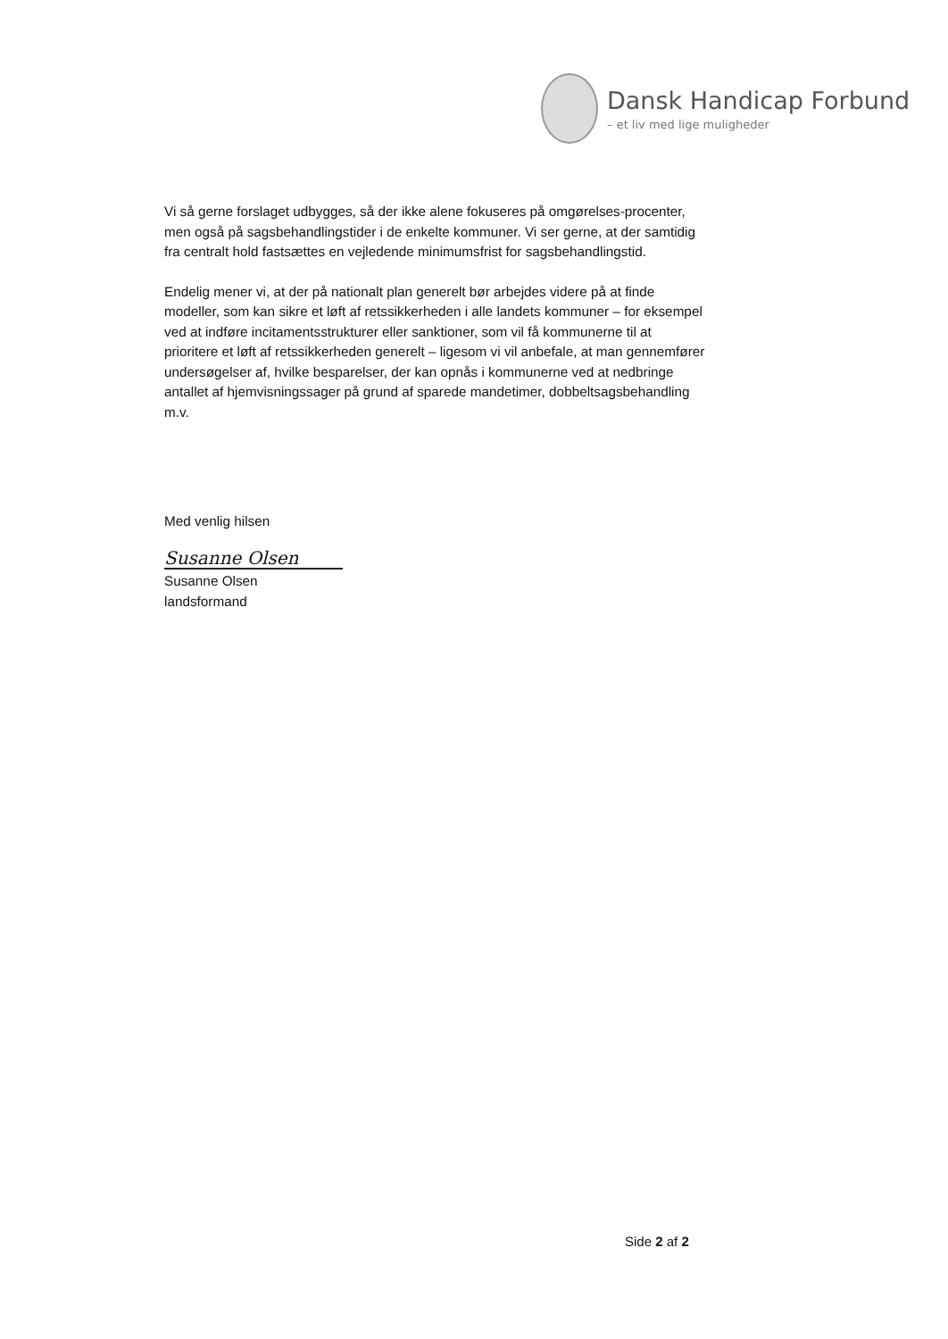Dansk Handicap Forbund
– et liv med lige muligheder
Vi så gerne forslaget udbygges, så der ikke alene fokuseres på omgørelses-procenter, men også på sagsbehandlingstider i de enkelte kommuner. Vi ser gerne, at der samtidig fra centralt hold fastsættes en vejledende minimumsfrist for sagsbehandlingstid.
Endelig mener vi, at der på nationalt plan generelt bør arbejdes videre på at finde modeller, som kan sikre et løft af retssikkerheden i alle landets kommuner – for eksempel ved at indføre incitamentsstrukturer eller sanktioner, som vil få kommunerne til at prioritere et løft af retssikkerheden generelt – ligesom vi vil anbefale, at man gennemfører undersøgelser af, hvilke besparelser, der kan opnås i kommunerne ved at nedbringe antallet af hjemvisningssager på grund af sparede mandetimer, dobbeltsagsbehandling m.v.
Med venlig hilsen
Susanne Olsen
Susanne Olsen
landsformand
Side 2 af 2